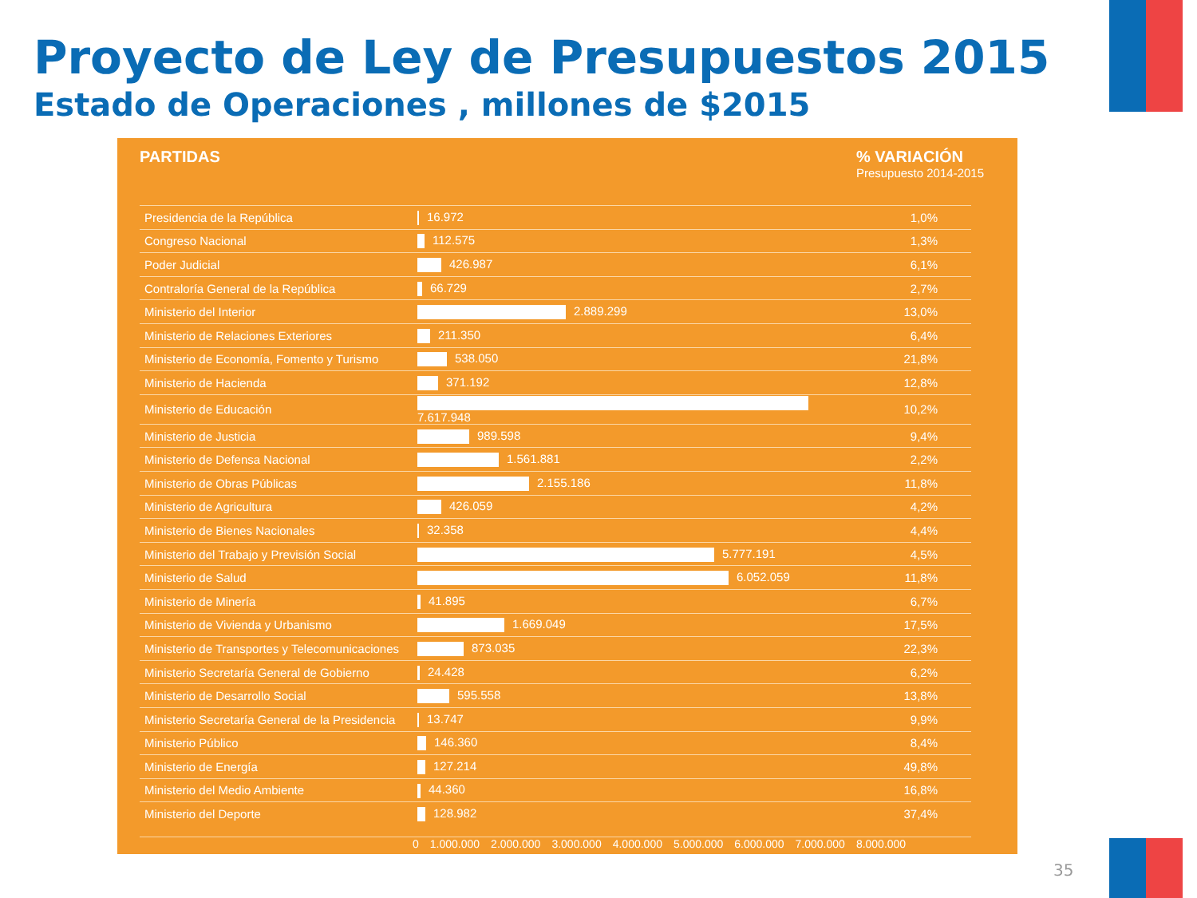Proyecto de Ley de Presupuestos 2015
Estado de Operaciones , millones de $2015
PARTIDAS % VARIACIÓN
Presupuesto 2014-2015
| Presidencia de la República | 16.972 | 1,0% |
| Congreso Nacional | 112.575 | 1,3% |
| Poder Judicial | 426.987 | 6,1% |
| Contraloría General de la República | 66.729 | 2,7% |
| Ministerio del Interior | 2.889.299 | 13,0% |
| Ministerio de Relaciones Exteriores | 211.350 | 6,4% |
| Ministerio de Economía, Fomento y Turismo | 538.050 | 21,8% |
| Ministerio de Hacienda | 371.192 | 12,8% |
| Ministerio de Educación | 7.617.948 | 10,2% |
| Ministerio de Justicia | 989.598 | 9,4% |
| Ministerio de Defensa Nacional | 1.561.881 | 2,2% |
| Ministerio de Obras Públicas | 2.155.186 | 11,8% |
| Ministerio de Agricultura | 426.059 | 4,2% |
| Ministerio de Bienes Nacionales | 32.358 | 4,4% |
| Ministerio del Trabajo y Previsión Social | 5.777.191 | 4,5% |
| Ministerio de Salud | 6.052.059 | 11,8% |
| Ministerio de Minería | 41.895 | 6,7% |
| Ministerio de Vivienda y Urbanismo | 1.669.049 | 17,5% |
| Ministerio de Transportes y Telecomunicaciones | 873.035 | 22,3% |
| Ministerio Secretaría General de Gobierno | 24.428 | 6,2% |
| Ministerio de Desarrollo Social | 595.558 | 13,8% |
| Ministerio Secretaría General de la Presidencia | 13.747 | 9,9% |
| Ministerio Público | 146.360 | 8,4% |
| Ministerio de Energía | 127.214 | 49,8% |
| Ministerio del Medio Ambiente | 44.360 | 16,8% |
| Ministerio del Deporte | 128.982 | 37,4% |
0 1.000.000 2.000.000 3.000.000 4.000.000 5.000.000 6.000.000 7.000.000 8.000.000
35